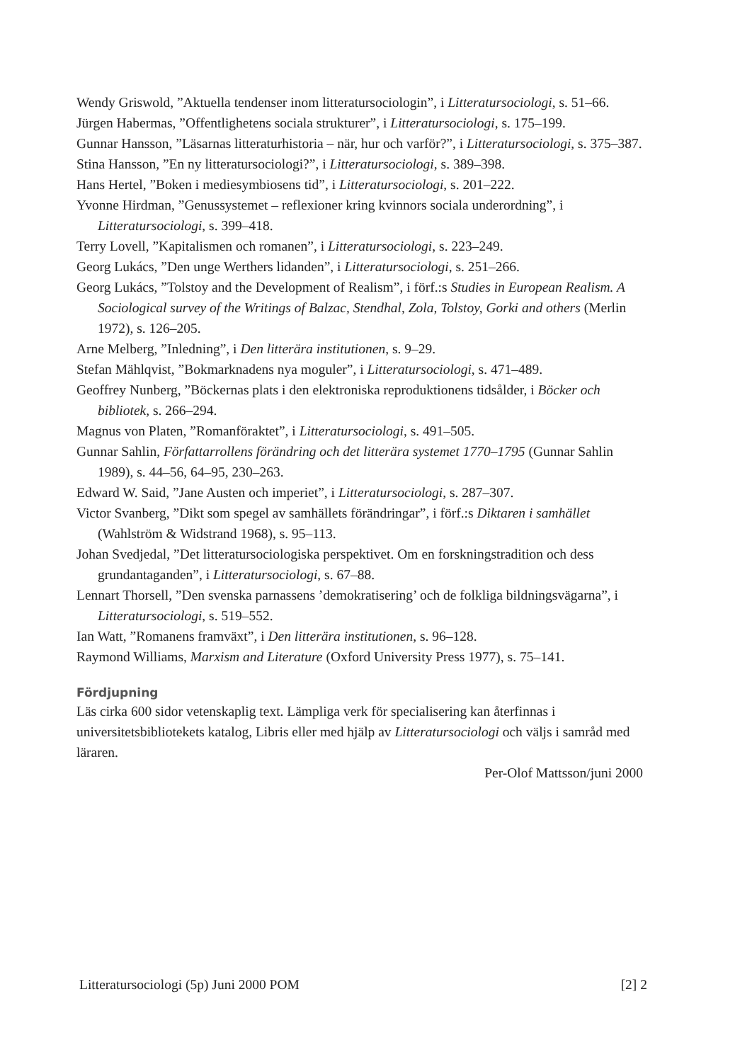Wendy Griswold, ”Aktuella tendenser inom litteratursociologin”, i Litteratursociologi, s. 51–66.
Jürgen Habermas, ”Offentlighetens sociala strukturer”, i Litteratursociologi, s. 175–199.
Gunnar Hansson, ”Läsarnas litteraturhistoria – när, hur och varför?”, i Litteratursociologi, s. 375–387.
Stina Hansson, ”En ny litteratursociologi?”, i Litteratursociologi, s. 389–398.
Hans Hertel, ”Boken i mediesymbiosens tid”, i Litteratursociologi, s. 201–222.
Yvonne Hirdman, ”Genussystemet – reflexioner kring kvinnors sociala underordning”, i Litteratursociologi, s. 399–418.
Terry Lovell, ”Kapitalismen och romanen”, i Litteratursociologi, s. 223–249.
Georg Lukács, ”Den unge Werthers lidanden”, i Litteratursociologi, s. 251–266.
Georg Lukács, ”Tolstoy and the Development of Realism”, i förf.:s Studies in European Realism. A Sociological survey of the Writings of Balzac, Stendhal, Zola, Tolstoy, Gorki and others (Merlin 1972), s. 126–205.
Arne Melberg, ”Inledning”, i Den litterära institutionen, s. 9–29.
Stefan Mählqvist, ”Bokmarknadens nya moguler”, i Litteratursociologi, s. 471–489.
Geoffrey Nunberg, ”Böckernas plats i den elektroniska reproduktionens tidsålder, i Böcker och bibliotek, s. 266–294.
Magnus von Platen, ”Romanföraktet”, i Litteratursociologi, s. 491–505.
Gunnar Sahlin, Författarrollens förändring och det litterära systemet 1770–1795 (Gunnar Sahlin 1989), s. 44–56, 64–95, 230–263.
Edward W. Said, ”Jane Austen och imperiet”, i Litteratursociologi, s. 287–307.
Victor Svanberg, ”Dikt som spegel av samhällets förändringar”, i förf.:s Diktaren i samhället (Wahlström & Widstrand 1968), s. 95–113.
Johan Svedjedal, ”Det litteratursociologiska perspektivet. Om en forskningstradition och dess grundantaganden”, i Litteratursociologi, s. 67–88.
Lennart Thorsell, ”Den svenska parnassens ’demokratisering’ och de folkliga bildningsvägarna”, i Litteratursociologi, s. 519–552.
Ian Watt, ”Romanens framväxt”, i Den litterära institutionen, s. 96–128.
Raymond Williams, Marxism and Literature (Oxford University Press 1977), s. 75–141.
Fördjupning
Läs cirka 600 sidor vetenskaplig text. Lämpliga verk för specialisering kan återfinnas i universitetsbibliotekets katalog, Libris eller med hjälp av Litteratursociologi och väljs i samråd med läraren.
Per-Olof Mattsson/juni 2000
Litteratursociologi (5p) Juni 2000 POM [2] 2